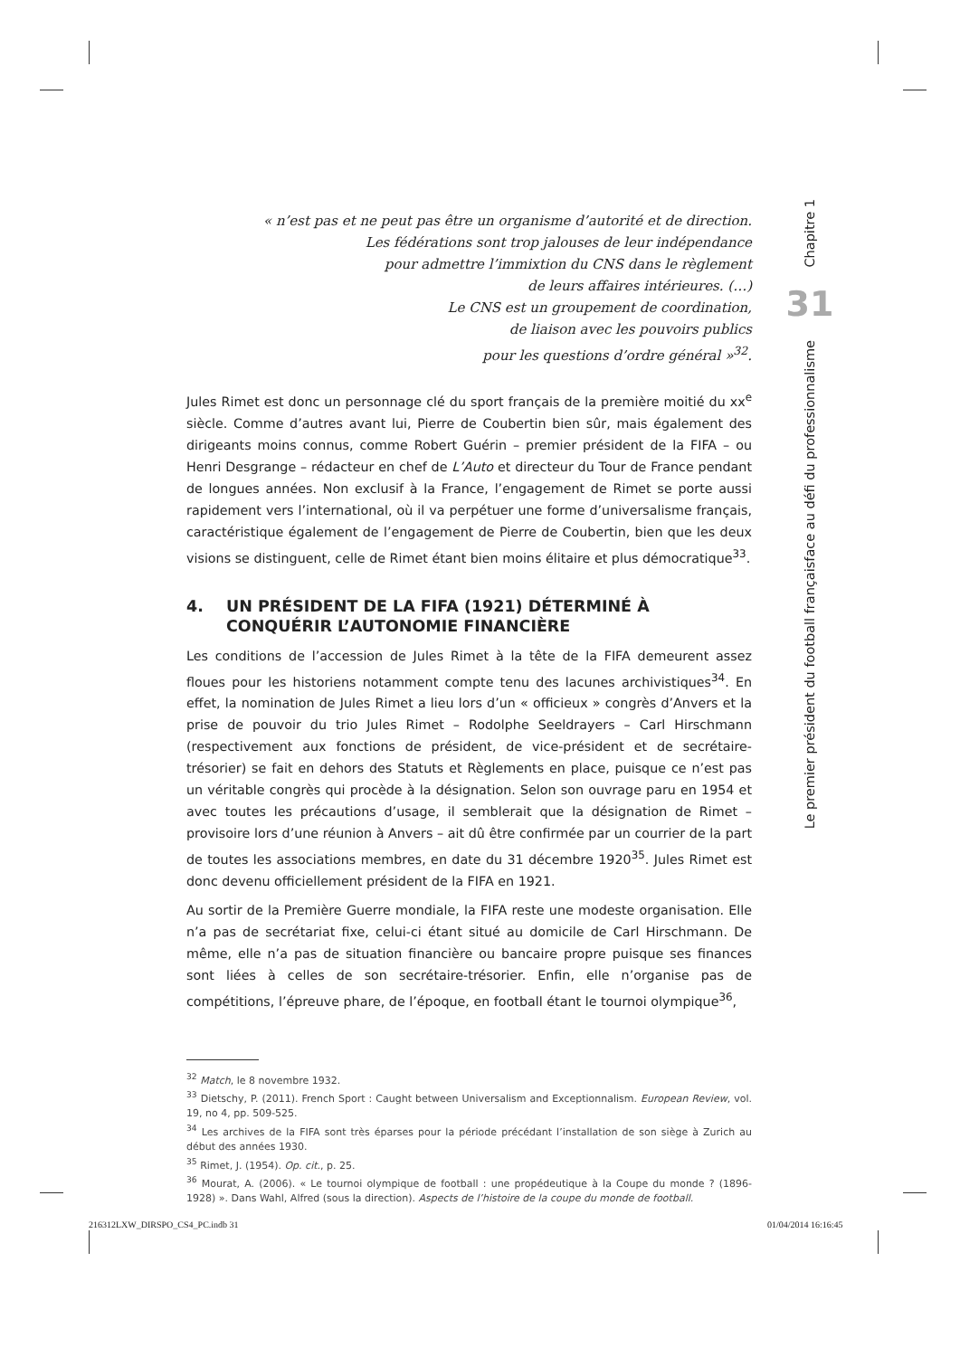« n’est pas et ne peut pas être un organisme d’autorité et de direction.
Les fédérations sont trop jalouses de leur indépendance
pour admettre l’immixtion du CNS dans le règlement
de leurs affaires intérieures. (…)
Le CNS est un groupement de coordination,
de liaison avec les pouvoirs publics
pour les questions d’ordre général »<sup>32</sup>.
Jules Rimet est donc un personnage clé du sport français de la première moitié du xx<sup>e</sup> siècle. Comme d’autres avant lui, Pierre de Coubertin bien sûr, mais également des dirigeants moins connus, comme Robert Guérin – premier président de la FIFA – ou Henri Desgrange – rédacteur en chef de L’Auto et directeur du Tour de France pendant de longues années. Non exclusif à la France, l’engagement de Rimet se porte aussi rapidement vers l’international, où il va perpétuer une forme d’universalisme français, caractéristique également de l’engagement de Pierre de Coubertin, bien que les deux visions se distinguent, celle de Rimet étant bien moins élitaire et plus démocratique<sup>33</sup>.
4. UN PRÉSIDENT DE LA FIFA (1921) DÉTERMINÉ À CONQUÉRIR L’AUTONOMIE FINANCIÈRE
Les conditions de l’accession de Jules Rimet à la tête de la FIFA demeurent assez floues pour les historiens notamment compte tenu des lacunes archivistiques<sup>34</sup>. En effet, la nomination de Jules Rimet a lieu lors d’un « officieux » congrès d’Anvers et la prise de pouvoir du trio Jules Rimet – Rodolphe Seeldrayers – Carl Hirschmann (respectivement aux fonctions de président, de vice-président et de secrétaire-trésorier) se fait en dehors des Statuts et Règlements en place, puisque ce n’est pas un véritable congrès qui procède à la désignation. Selon son ouvrage paru en 1954 et avec toutes les précautions d’usage, il semblerait que la désignation de Rimet – provisoire lors d’une réunion à Anvers – ait dû être confirmée par un courrier de la part de toutes les associations membres, en date du 31 décembre 1920<sup>35</sup>. Jules Rimet est donc devenu officiellement président de la FIFA en 1921.
Au sortir de la Première Guerre mondiale, la FIFA reste une modeste organisation. Elle n’a pas de secrétariat fixe, celui-ci étant situé au domicile de Carl Hirschmann. De même, elle n’a pas de situation financière ou bancaire propre puisque ses finances sont liées à celles de son secrétaire-trésorier. Enfin, elle n’organise pas de compétitions, l’épreuve phare, de l’époque, en football étant le tournoi olympique<sup>36</sup>,
<sup>32</sup> Match, le 8 novembre 1932.
<sup>33</sup> Dietschy, P. (2011). French Sport : Caught between Universalism and Exceptionnalism. European Review, vol. 19, no 4, pp. 509-525.
<sup>34</sup> Les archives de la FIFA sont très éparses pour la période précédant l’installation de son siège à Zurich au début des années 1930.
<sup>35</sup> Rimet, J. (1954). Op. cit., p. 25.
<sup>36</sup> Mourat, A. (2006). « Le tournoi olympique de football : une propédeutique à la Coupe du monde ? (1896-1928) ». Dans Wahl, Alfred (sous la direction). Aspects de l’histoire de la coupe du monde de football.
Chapitre 1
31
Le premier président du football françaisface au défi du professionnalisme
216312LXW_DIRSPO_CS4_PC.indb 31
01/04/2014 16:16:45